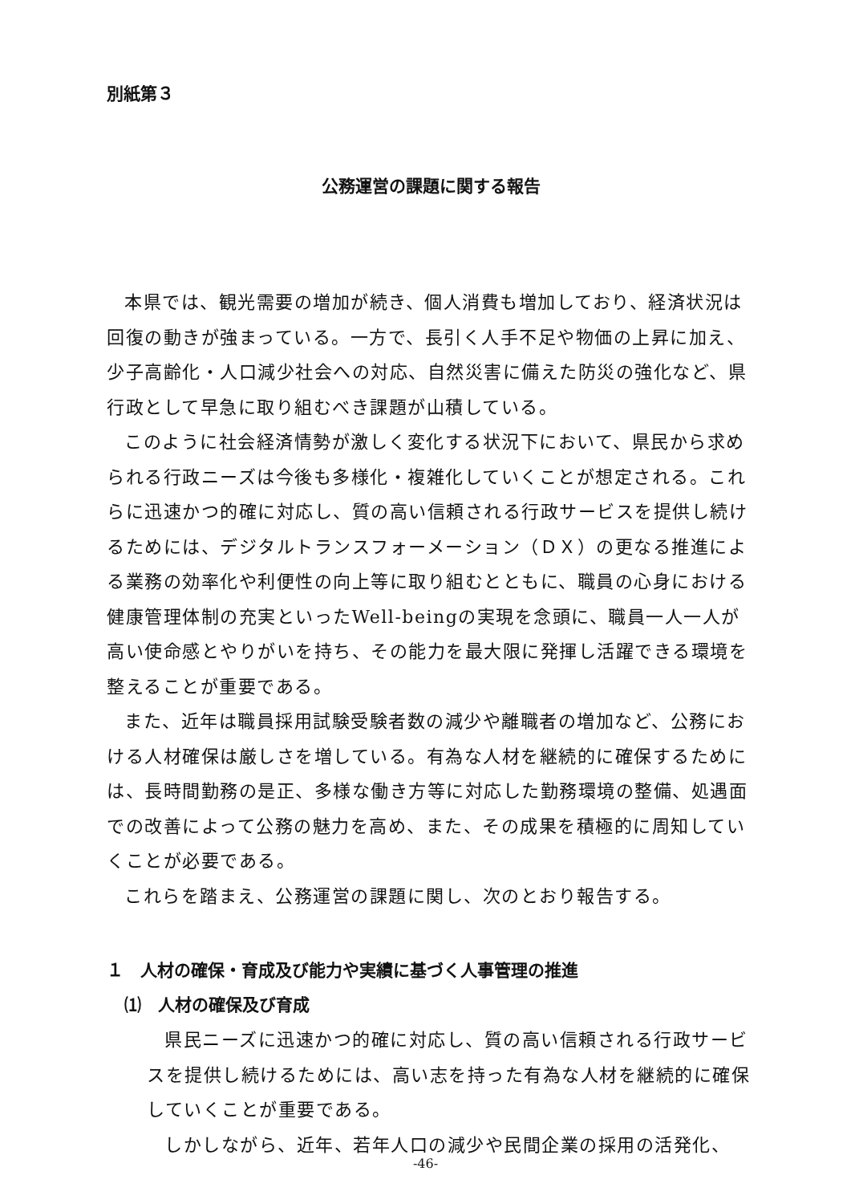別紙第３
公務運営の課題に関する報告
本県では、観光需要の増加が続き、個人消費も増加しており、経済状況は回復の動きが強まっている。一方で、長引く人手不足や物価の上昇に加え、少子高齢化・人口減少社会への対応、自然災害に備えた防災の強化など、県行政として早急に取り組むべき課題が山積している。
このように社会経済情勢が激しく変化する状況下において、県民から求められる行政ニーズは今後も多様化・複雑化していくことが想定される。これらに迅速かつ的確に対応し、質の高い信頼される行政サービスを提供し続けるためには、デジタルトランスフォーメーション（ＤＸ）の更なる推進による業務の効率化や利便性の向上等に取り組むとともに、職員の心身における健康管理体制の充実といったWell-beingの実現を念頭に、職員一人一人が高い使命感とやりがいを持ち、その能力を最大限に発揮し活躍できる環境を整えることが重要である。
また、近年は職員採用試験受験者数の減少や離職者の増加など、公務における人材確保は厳しさを増している。有為な人材を継続的に確保するためには、長時間勤務の是正、多様な働き方等に対応した勤務環境の整備、処遇面での改善によって公務の魅力を高め、また、その成果を積極的に周知していくことが必要である。
これらを踏まえ、公務運営の課題に関し、次のとおり報告する。
１　人材の確保・育成及び能力や実績に基づく人事管理の推進
⑴　人材の確保及び育成
県民ニーズに迅速かつ的確に対応し、質の高い信頼される行政サービスを提供し続けるためには、高い志を持った有為な人材を継続的に確保していくことが重要である。
しかしながら、近年、若年人口の減少や民間企業の採用の活発化、
-46-